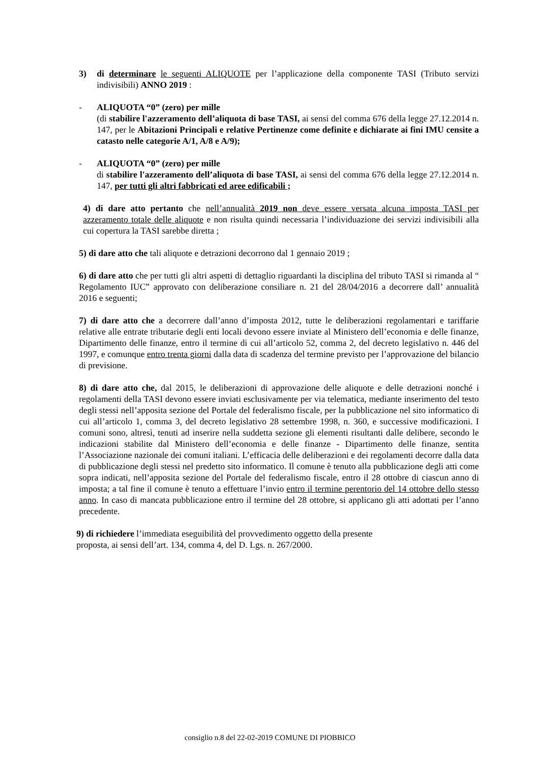3) di determinare le seguenti ALIQUOTE per l’applicazione della componente TASI (Tributo servizi indivisibili) ANNO 2019 :
- ALIQUOTA “0” (zero) per mille
(di stabilire l'azzeramento dell’aliquota di base TASI, ai sensi del comma 676 della legge 27.12.2014 n. 147, per le Abitazioni Principali e relative Pertinenze come definite e dichiarate ai fini IMU censite a catasto nelle categorie A/1, A/8 e A/9);
- ALIQUOTA “0” (zero) per mille
di stabilire l'azzeramento dell’aliquota di base TASI, ai sensi del comma 676 della legge 27.12.2014 n. 147, per tutti gli altri fabbricati ed aree edificabili ;
4) di dare atto pertanto che nell’annualità 2019 non deve essere versata alcuna imposta TASI per azzeramento totale delle aliquote e non risulta quindi necessaria l’individuazione dei servizi indivisibili alla cui copertura la TASI sarebbe diretta ;
5) di dare atto che tali aliquote e detrazioni decorrono dal 1 gennaio 2019 ;
6) di dare atto che per tutti gli altri aspetti di dettaglio riguardanti la disciplina del tributo TASI si rimanda al “ Regolamento IUC” approvato con deliberazione consiliare n. 21 del 28/04/2016 a decorrere dall’ annualità 2016 e seguenti;
7) di dare atto che a decorrere dall’anno d’imposta 2012, tutte le deliberazioni regolamentari e tariffarie relative alle entrate tributarie degli enti locali devono essere inviate al Ministero dell’economia e delle finanze, Dipartimento delle finanze, entro il termine di cui all’articolo 52, comma 2, del decreto legislativo n. 446 del 1997, e comunque entro trenta giorni dalla data di scadenza del termine previsto per l’approvazione del bilancio di previsione.
8) di dare atto che, dal 2015, le deliberazioni di approvazione delle aliquote e delle detrazioni nonché i regolamenti della TASI devono essere inviati esclusivamente per via telematica, mediante inserimento del testo degli stessi nell’apposita sezione del Portale del federalismo fiscale, per la pubblicazione nel sito informatico di cui all’articolo 1, comma 3, del decreto legislativo 28 settembre 1998, n. 360, e successive modificazioni. I comuni sono, altresì, tenuti ad inserire nella suddetta sezione gli elementi risultanti dalle delibere, secondo le indicazioni stabilite dal Ministero dell’economia e delle finanze - Dipartimento delle finanze, sentita l’Associazione nazionale dei comuni italiani. L’efficacia delle deliberazioni e dei regolamenti decorre dalla data di pubblicazione degli stessi nel predetto sito informatico. Il comune è tenuto alla pubblicazione degli atti come sopra indicati, nell’apposita sezione del Portale del federalismo fiscale, entro il 28 ottobre di ciascun anno di imposta; a tal fine il comune è tenuto a effettuare l’invio entro il termine perentorio del 14 ottobre dello stesso anno. In caso di mancata pubblicazione entro il termine del 28 ottobre, si applicano gli atti adottati per l’anno precedente.
9) di richiedere l’immediata eseguibilità del provvedimento oggetto della presente
proposta, ai sensi dell’art. 134, comma 4, del D. Lgs. n. 267/2000.
consiglio n.8 del 22-02-2019 COMUNE DI PIOBBICO